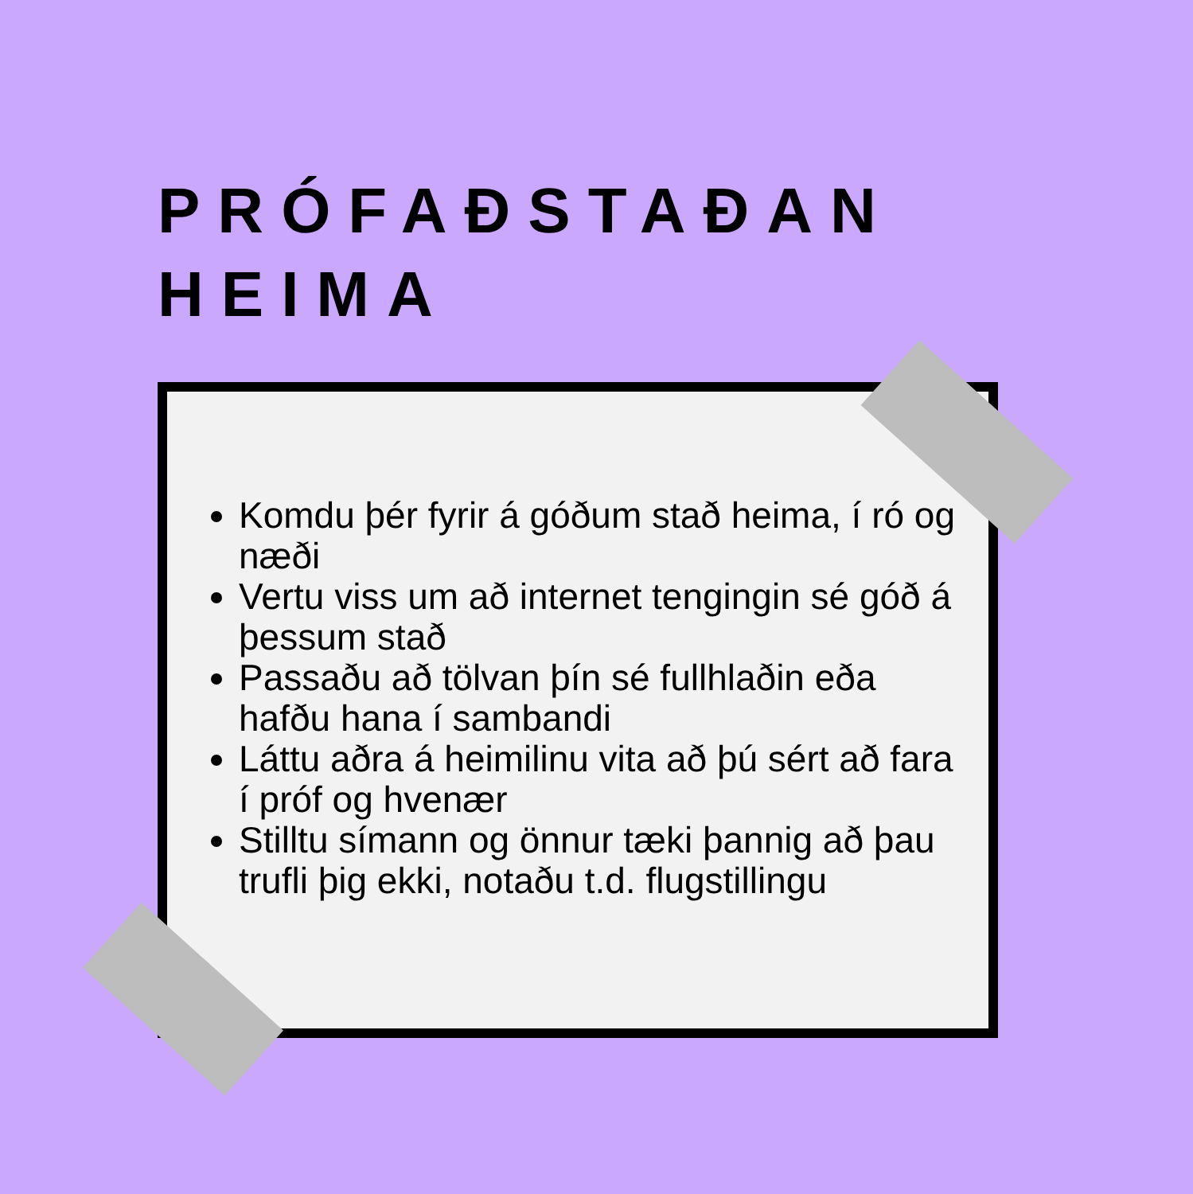PRÓFAÐSTAÐAN
HEIMA
Komdu þér fyrir á góðum stað heima, í ró og næði
Vertu viss um að internet tengingin sé góð á þessum stað
Passaðu að tölvan þín sé fullhlaðin eða hafðu hana í sambandi
Láttu aðra á heimilinu vita að þú sért að fara í próf og hvenær
Stilltu símann og önnur tæki þannig að þau trufli þig ekki, notaðu t.d. flugstillingu